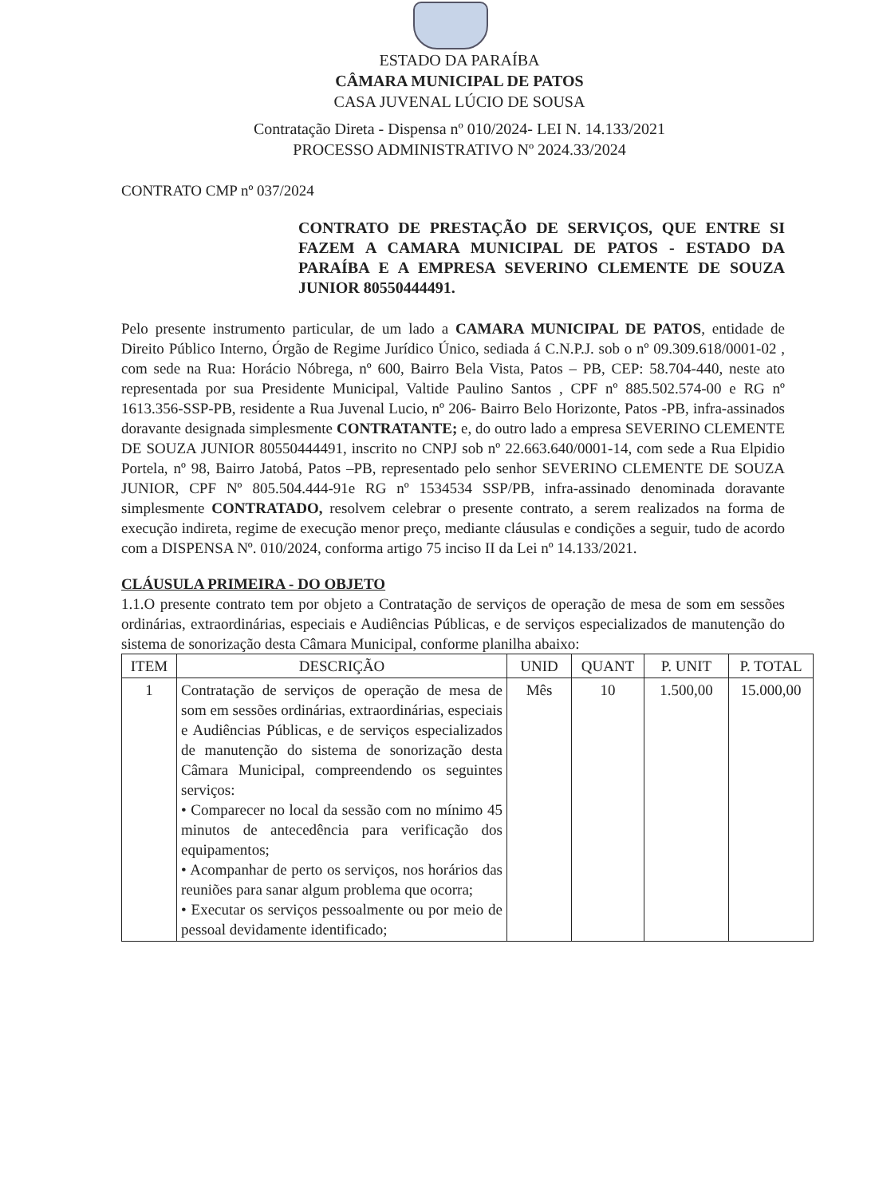ESTADO DA PARAÍBA
CÂMARA MUNICIPAL DE PATOS
CASA JUVENAL LÚCIO DE SOUSA
Contratação Direta - Dispensa nº 010/2024- LEI N. 14.133/2021
PROCESSO ADMINISTRATIVO Nº 2024.33/2024
CONTRATO CMP nº 037/2024
CONTRATO DE PRESTAÇÃO DE SERVIÇOS, QUE ENTRE SI FAZEM A CAMARA MUNICIPAL DE PATOS - ESTADO DA PARAÍBA E A EMPRESA SEVERINO CLEMENTE DE SOUZA JUNIOR 80550444491.
Pelo presente instrumento particular, de um lado a CAMARA MUNICIPAL DE PATOS, entidade de Direito Público Interno, Órgão de Regime Jurídico Único, sediada á C.N.P.J. sob o nº 09.309.618/0001-02 , com sede na Rua: Horácio Nóbrega, nº 600, Bairro Bela Vista, Patos – PB, CEP: 58.704-440, neste ato representada por sua Presidente Municipal, Valtide Paulino Santos , CPF nº 885.502.574-00 e RG nº 1613.356-SSP-PB, residente a Rua Juvenal Lucio, nº 206- Bairro Belo Horizonte, Patos -PB, infra-assinados doravante designada simplesmente CONTRATANTE; e, do outro lado a empresa SEVERINO CLEMENTE DE SOUZA JUNIOR 80550444491, inscrito no CNPJ sob nº 22.663.640/0001-14, com sede a Rua Elpidio Portela, nº 98, Bairro Jatobá, Patos –PB, representado pelo senhor SEVERINO CLEMENTE DE SOUZA JUNIOR, CPF Nº 805.504.444-91e RG nº 1534534 SSP/PB, infra-assinado denominada doravante simplesmente CONTRATADO, resolvem celebrar o presente contrato, a serem realizados na forma de execução indireta, regime de execução menor preço, mediante cláusulas e condições a seguir, tudo de acordo com a DISPENSA Nº. 010/2024, conforma artigo 75 inciso II da Lei nº 14.133/2021.
CLÁUSULA PRIMEIRA - DO OBJETO
1.1.O presente contrato tem por objeto a Contratação de serviços de operação de mesa de som em sessões ordinárias, extraordinárias, especiais e Audiências Públicas, e de serviços especializados de manutenção do sistema de sonorização desta Câmara Municipal, conforme planilha abaixo:
| ITEM | DESCRIÇÃO | UNID | QUANT | P. UNIT | P. TOTAL |
| --- | --- | --- | --- | --- | --- |
| 1 | Contratação de serviços de operação de mesa de som em sessões ordinárias, extraordinárias, especiais e Audiências Públicas, e de serviços especializados de manutenção do sistema de sonorização desta Câmara Municipal, compreendendo os seguintes serviços: • Comparecer no local da sessão com no mínimo 45 minutos de antecedência para verificação dos equipamentos; • Acompanhar de perto os serviços, nos horários das reuniões para sanar algum problema que ocorra; • Executar os serviços pessoalmente ou por meio de pessoal devidamente identificado; | Mês | 10 | 1.500,00 | 15.000,00 |